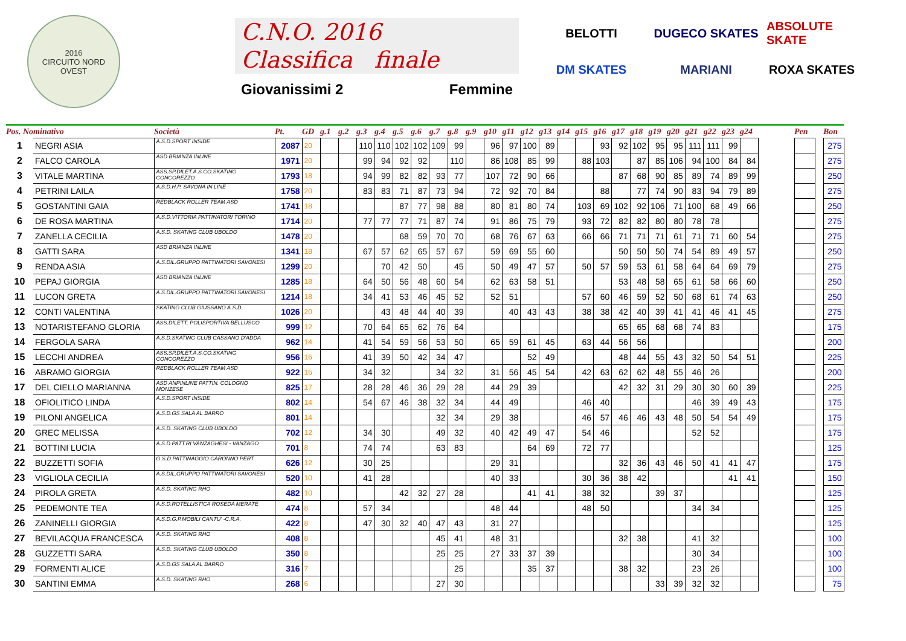2016
CIRCUITO NORD OVEST
C.N.O. 2016
Classifica finale
Giovanissimi 2 Femmine
BELOTTI
DUGECO SKATES
ABSOLUTE SKATE
DM SKATES
MARIANI
ROXA SKATES
| Pos. Nominativo | | Società | Pt. | GD | g.1 | g.2 | g.3 | g.4 | g.5 | g.6 | g.7 | g.8 | g.9 | g10 | g11 | g12 | g13 | g14 | g15 | g16 | g17 | g18 | g19 | g20 | g21 | g22 | g23 | g24 | | Pen | | Bon |
| --- | --- | --- | --- | --- | --- | --- | --- | --- | --- | --- | --- | --- | --- | --- | --- | --- | --- | --- | --- | --- | --- | --- | --- | --- | --- | --- | --- | --- | --- | --- | --- | --- |
| 1 | NEGRI ASIA | A.S.D.SPORT INSIDE | 2087 | 20 | | | 110 | 110 | 102 | 102 | 109 | 99 | | 96 | 97 | 100 | 89 | | | 93 | 92 | 102 | 95 | 95 | 111 | 111 | 99 | | | | | 275 |
| 2 | FALCO CAROLA | ASD BRIANZA INLINE | 1971 | 20 | | | 99 | 94 | 92 | 92 | | 110 | | 86 | 108 | 85 | 99 | | 88 | 103 | | 87 | 85 | 106 | 94 | 100 | 84 | 84 | | | | 275 |
| 3 | VITALE MARTINA | ASS.SP.DILET.A.S.CO.SKATING CONCOREZZO | 1793 | 18 | | | 94 | 99 | 82 | 82 | 93 | 77 | | 107 | 72 | 90 | 66 | | | | 87 | 68 | 90 | 85 | 89 | 74 | 89 | 99 | | | | 250 |
| 4 | PETRINI LAILA | A.S.D.H.P. SAVONA IN LINE | 1758 | 20 | | | 83 | 83 | 71 | 87 | 73 | 94 | | 72 | 92 | 70 | 84 | | | 88 | | 77 | 74 | 90 | 83 | 94 | 79 | 89 | | | | 275 |
| 5 | GOSTANTINI GAIA | REDBLACK ROLLER TEAM ASD | 1741 | 18 | | | | | 87 | 77 | 98 | 88 | | 80 | 81 | 80 | 74 | | 103 | 69 | 102 | 92 | 106 | 71 | 100 | 68 | 49 | 66 | | | | 250 |
| 6 | DE ROSA MARTINA | A.S.D.VITTORIA PATTINATORI TORINO | 1714 | 20 | | | 77 | 77 | 77 | 71 | 87 | 74 | | 91 | 86 | 75 | 79 | | 93 | 72 | 82 | 82 | 80 | 80 | 78 | 78 | | | | | | 275 |
| 7 | ZANELLA CECILIA | A.S.D. SKATING CLUB UBOLDO | 1478 | 20 | | | | | 68 | 59 | 70 | 70 | | 68 | 76 | 67 | 63 | | 66 | 66 | 71 | 71 | 71 | 61 | 71 | 71 | 60 | 54 | | | | 275 |
| 8 | GATTI SARA | ASD BRIANZA INLINE | 1341 | 18 | | | 67 | 57 | 62 | 65 | 57 | 67 | | 59 | 69 | 55 | 60 | | | | 50 | 50 | 50 | 74 | 54 | 89 | 49 | 57 | | | | 250 |
| 9 | RENDA ASIA | A.S.DIL.GRUPPO PATTINATORI SAVONESI | 1299 | 20 | | | | 70 | 42 | 50 | | 45 | | 50 | 49 | 47 | 57 | | 50 | 57 | 59 | 53 | 61 | 58 | 64 | 64 | 69 | 79 | | | | 275 |
| 10 | PEPAJ GIORGIA | ASD BRIANZA INLINE | 1285 | 18 | | | 64 | 50 | 56 | 48 | 60 | 54 | | 62 | 63 | 58 | 51 | | | | 53 | 48 | 58 | 65 | 61 | 58 | 66 | 60 | | | | 250 |
| 11 | LUCON GRETA | A.S.DIL.GRUPPO PATTINATORI SAVONESI | 1214 | 18 | | | 34 | 41 | 53 | 46 | 45 | 52 | | 52 | 51 | | | | 57 | 60 | 46 | 59 | 52 | 50 | 68 | 61 | 74 | 63 | | | | 250 |
| 12 | CONTI VALENTINA | SKATING CLUB GIUSSANO A.S.D. | 1026 | 20 | | | | 43 | 48 | 44 | 40 | 39 | | | 40 | 43 | 43 | | 38 | 38 | 42 | 40 | 39 | 41 | 41 | 46 | 41 | 45 | | | | 275 |
| 13 | NOTARISTEFANO GLORIA | ASS.DILETT. POLISPORTIVA BELLUSCO | 999 | 12 | | | 70 | 64 | 65 | 62 | 76 | 64 | | | | | | | | | 65 | 65 | 68 | 68 | 74 | 83 | | | | | | 175 |
| 14 | FERGOLA SARA | A.S.D.SKATING CLUB CASSANO D'ADDA | 962 | 14 | | | 41 | 54 | 59 | 56 | 53 | 50 | | 65 | 59 | 61 | 45 | | 63 | 44 | 56 | 56 | | | | | | | | | | 200 |
| 15 | LECCHI ANDREA | ASS.SP.DILET.A.S.CO.SKATING CONCOREZZO | 956 | 16 | | | 41 | 39 | 50 | 42 | 34 | 47 | | | | 52 | 49 | | | | 48 | 44 | 55 | 43 | 32 | 50 | 54 | 51 | | | | 225 |
| 16 | ABRAMO GIORGIA | REDBLACK ROLLER TEAM ASD | 922 | 16 | | | 34 | 32 | | | 34 | 32 | | 31 | 56 | 45 | 54 | | 42 | 63 | 62 | 62 | 48 | 55 | 46 | 26 | | | | | | 200 |
| 17 | DEL CIELLO MARIANNA | ASD ANPINLINE PATTIN. COLOGNO MONZESE | 825 | 17 | | | 28 | 28 | 46 | 36 | 29 | 28 | | 44 | 29 | 39 | | | | | 42 | 32 | 31 | 29 | 30 | 30 | 60 | 39 | | | | 225 |
| 18 | OFIOLITICO LINDA | A.S.D.SPORT INSIDE | 802 | 14 | | | 54 | 67 | 46 | 38 | 32 | 34 | | 44 | 49 | | | | 46 | 40 | | | | | 46 | 39 | 49 | 43 | | | | 175 |
| 19 | PILONI ANGELICA | A.S.D.GS SALA AL BARRO | 801 | 14 | | | | | | | 32 | 34 | | 29 | 38 | | | | 46 | 57 | 46 | 46 | 43 | 48 | 50 | 54 | 54 | 49 | | | | 175 |
| 20 | GREC MELISSA | A.S.D. SKATING CLUB UBOLDO | 702 | 12 | | | 34 | 30 | | | 49 | 32 | | 40 | 42 | 49 | 47 | | 54 | 46 | | | | | 52 | 52 | | | | | | 175 |
| 21 | BOTTINI LUCIA | A.S.D.PATT.RI VANZAGHESI - VANZAGO | 701 | 8 | | | 74 | 74 | | | 63 | 83 | | | | 64 | 69 | | 72 | 77 | | | | | | | | | | | | 125 |
| 22 | BUZZETTI SOFIA | G.S.D.PATTINAGGIO CARONNO PERT. | 626 | 12 | | | 30 | 25 | | | | | | 29 | 31 | | | | | | 32 | 36 | 43 | 46 | 50 | 41 | 41 | 47 | | | | 175 |
| 23 | VIGLIOLA CECILIA | A.S.DIL.GRUPPO PATTINATORI SAVONESI | 520 | 10 | | | 41 | 28 | | | | | | 40 | 33 | | | | 30 | 36 | 38 | 42 | | | | | 41 | 41 | | | | 150 |
| 24 | PIROLA GRETA | A.S.D. SKATING RHO | 482 | 10 | | | | | 42 | 32 | 27 | 28 | | | | 41 | 41 | | 38 | 32 | | | 39 | 37 | | | | | | | | 125 |
| 25 | PEDEMONTE TEA | A.S.D.ROTELLISTICA ROSEDA MERATE | 474 | 8 | | | 57 | 34 | | | | | | 48 | 44 | | | | 48 | 50 | | | | | 34 | 34 | | | | | | 125 |
| 26 | ZANINELLI GIORGIA | A.S.D.G.P.MOBILI CANTU' -C.R.A. | 422 | 8 | | | 47 | 30 | 32 | 40 | 47 | 43 | | 31 | 27 | | | | | | | | | | | | | | | | | 125 |
| 27 | BEVILACQUA FRANCESCA | A.S.D. SKATING RHO | 408 | 8 | | | | | | | 45 | 41 | | 48 | 31 | | | | | | 32 | 38 | | | 41 | 32 | | | | | | 100 |
| 28 | GUZZETTI SARA | A.S.D. SKATING CLUB UBOLDO | 350 | 8 | | | | | | | 25 | 25 | | 27 | 33 | 37 | 39 | | | | | | | | 30 | 34 | | | | | | 100 |
| 29 | FORMENTI ALICE | A.S.D.GS SALA AL BARRO | 316 | 7 | | | | | | | | 25 | | | | 35 | 37 | | | | 38 | 32 | | | 23 | 26 | | | | | | 100 |
| 30 | SANTINI EMMA | A.S.D. SKATING RHO | 268 | 6 | | | | | | | 27 | 30 | | | | | | | | | | | 33 | 39 | 32 | 32 | | | | | | 75 |